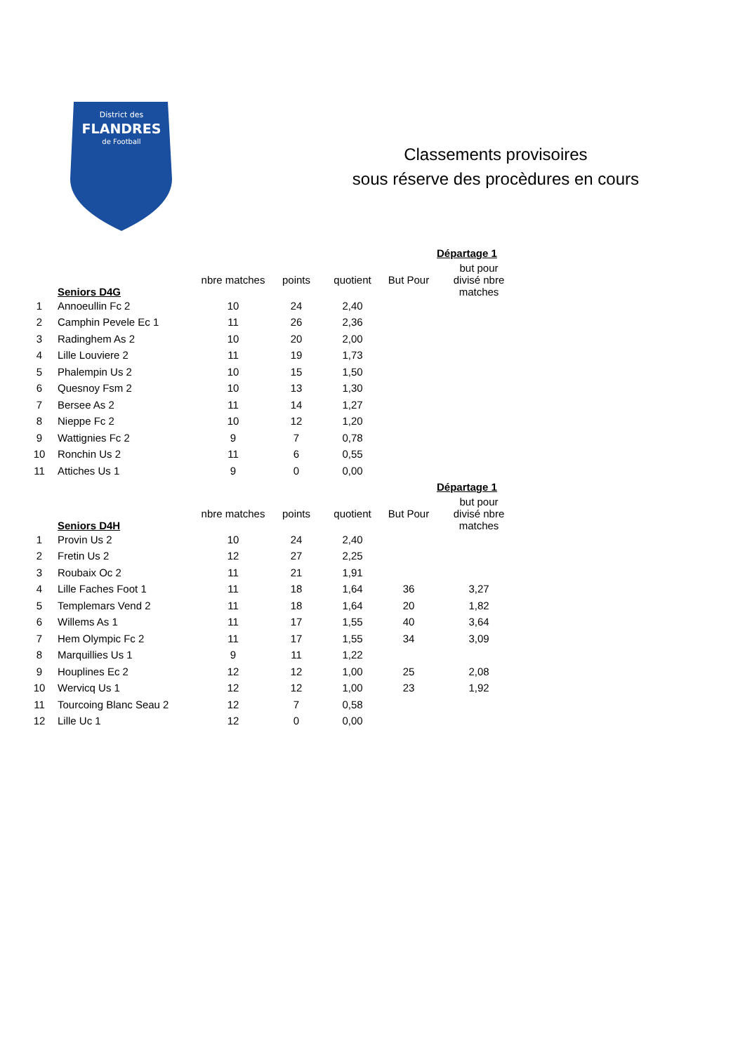District des
FLANDRES
de Football
Classements provisoires
sous réserve des procèdures en cours
| | | | | | | Départage 1 |
| | Seniors D4G | nbre matches | points | quotient | But Pour | but pour divisé nbre matches |
| 1 | Annoeullin Fc 2 | 10 | 24 | 2,40 | | |
| 2 | Camphin Pevele Ec 1 | 11 | 26 | 2,36 | | |
| 3 | Radinghem As 2 | 10 | 20 | 2,00 | | |
| 4 | Lille Louviere 2 | 11 | 19 | 1,73 | | |
| 5 | Phalempin Us 2 | 10 | 15 | 1,50 | | |
| 6 | Quesnoy Fsm 2 | 10 | 13 | 1,30 | | |
| 7 | Bersee As 2 | 11 | 14 | 1,27 | | |
| 8 | Nieppe Fc 2 | 10 | 12 | 1,20 | | |
| 9 | Wattignies Fc 2 | 9 | 7 | 0,78 | | |
| 10 | Ronchin Us 2 | 11 | 6 | 0,55 | | |
| 11 | Attiches Us 1 | 9 | 0 | 0,00 | | |
| | | | | | | Départage 1 |
| | Seniors D4H | nbre matches | points | quotient | But Pour | but pour divisé nbre matches |
| 1 | Provin Us 2 | 10 | 24 | 2,40 | | |
| 2 | Fretin Us 2 | 12 | 27 | 2,25 | | |
| 3 | Roubaix Oc 2 | 11 | 21 | 1,91 | | |
| 4 | Lille Faches Foot 1 | 11 | 18 | 1,64 | 36 | 3,27 |
| 5 | Templemars Vend 2 | 11 | 18 | 1,64 | 20 | 1,82 |
| 6 | Willems As 1 | 11 | 17 | 1,55 | 40 | 3,64 |
| 7 | Hem Olympic Fc 2 | 11 | 17 | 1,55 | 34 | 3,09 |
| 8 | Marquillies Us 1 | 9 | 11 | 1,22 | | |
| 9 | Houplines Ec 2 | 12 | 12 | 1,00 | 25 | 2,08 |
| 10 | Wervicq Us 1 | 12 | 12 | 1,00 | 23 | 1,92 |
| 11 | Tourcoing Blanc Seau 2 | 12 | 7 | 0,58 | | |
| 12 | Lille Uc 1 | 12 | 0 | 0,00 | | |